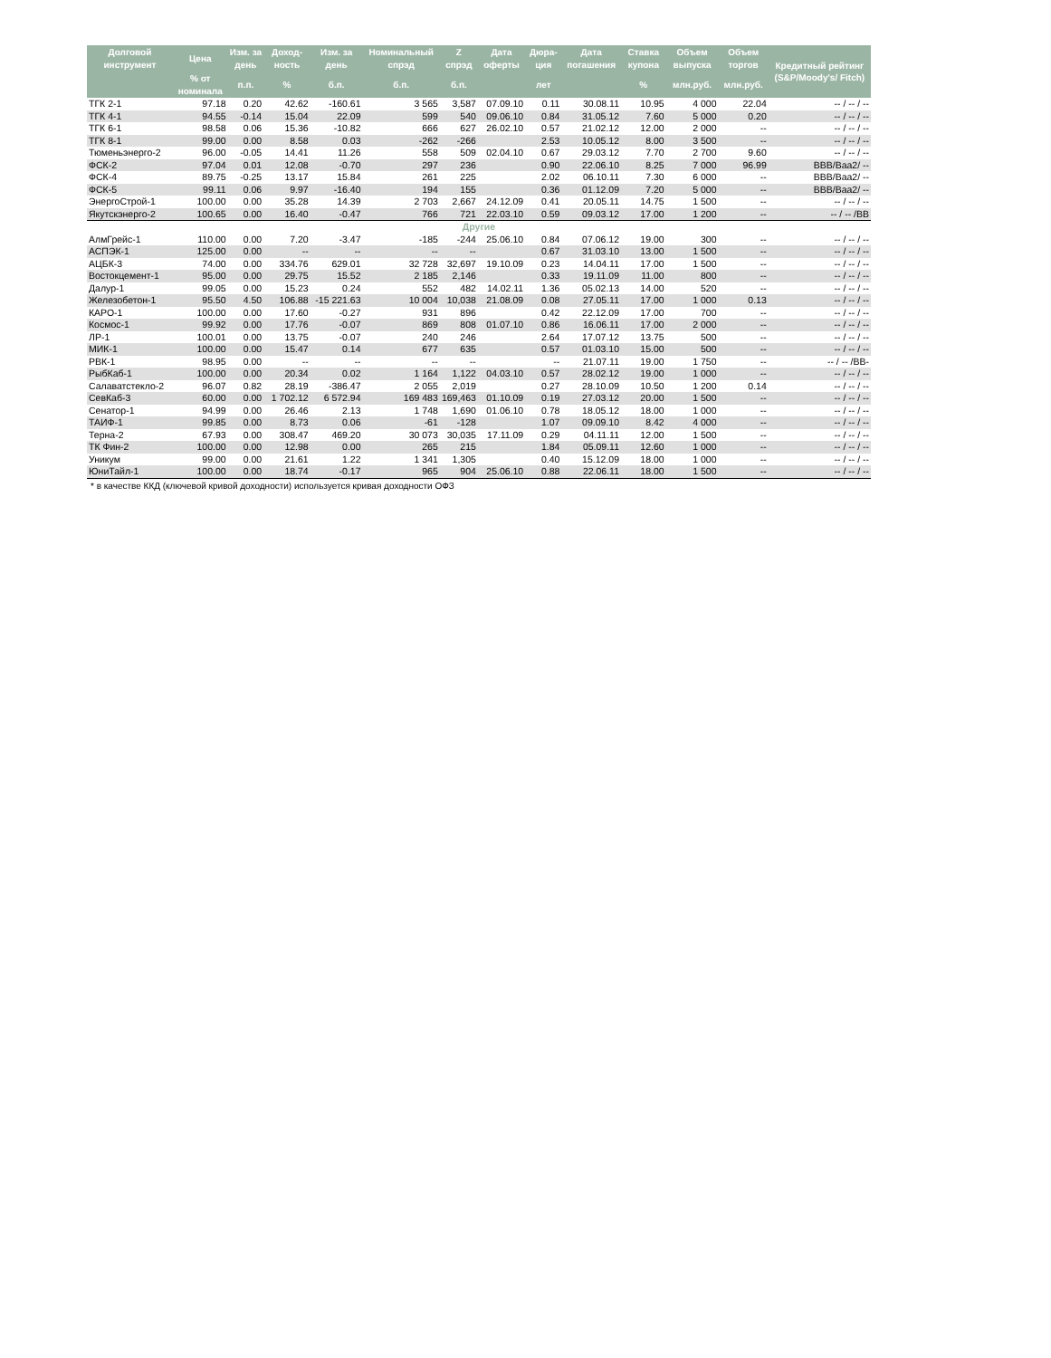| Долговой инструмент | Цена | Изм. за день | Доход-ность | Изм. за день | Номинальный спрэд | Z спрэд | Дата оферты | Дюра-ция | Дата погашения | Ставка купона | Объем выпуска | Объем торгов | Кредитный рейтинг (S&P/Moody's/ Fitch) |
| --- | --- | --- | --- | --- | --- | --- | --- | --- | --- | --- | --- | --- | --- |
| | % от номинала | п.п. | % | б.п. | б.п. | б.п. | | лет | | % | млн.руб. | млн.руб. | |
| ТГК 2-1 | 97.18 | 0.20 | 42.62 | -160.61 | 3 565 | 3,587 | 07.09.10 | 0.11 | 30.08.11 | 10.95 | 4 000 | 22.04 | -- / -- / -- |
| ТГК 4-1 | 94.55 | -0.14 | 15.04 | 22.09 | 599 | 540 | 09.06.10 | 0.84 | 31.05.12 | 7.60 | 5 000 | 0.20 | -- / -- / -- |
| ТГК 6-1 | 98.58 | 0.06 | 15.36 | -10.82 | 666 | 627 | 26.02.10 | 0.57 | 21.02.12 | 12.00 | 2 000 | -- | -- / -- / -- |
| ТГК 8-1 | 99.00 | 0.00 | 8.58 | 0.03 | -262 | -266 | | 2.53 | 10.05.12 | 8.00 | 3 500 | -- | -- / -- / -- |
| Тюменьэнерго-2 | 96.00 | -0.05 | 14.41 | 11.26 | 558 | 509 | 02.04.10 | 0.67 | 29.03.12 | 7.70 | 2 700 | 9.60 | -- / -- / -- |
| ФСК-2 | 97.04 | 0.01 | 12.08 | -0.70 | 297 | 236 | | 0.90 | 22.06.10 | 8.25 | 7 000 | 96.99 | BBB/Baa2/ -- |
| ФСК-4 | 89.75 | -0.25 | 13.17 | 15.84 | 261 | 225 | | 2.02 | 06.10.11 | 7.30 | 6 000 | -- | BBB/Baa2/ -- |
| ФСК-5 | 99.11 | 0.06 | 9.97 | -16.40 | 194 | 155 | | 0.36 | 01.12.09 | 7.20 | 5 000 | -- | BBB/Baa2/ -- |
| ЭнергоСтрой-1 | 100.00 | 0.00 | 35.28 | 14.39 | 2 703 | 2,667 | 24.12.09 | 0.41 | 20.05.11 | 14.75 | 1 500 | -- | -- / -- / -- |
| Якутскэнерго-2 | 100.65 | 0.00 | 16.40 | -0.47 | 766 | 721 | 22.03.10 | 0.59 | 09.03.12 | 17.00 | 1 200 | -- | -- / -- /BB |
| Другие | | | | | | | | | | | | | |
| АлмГрейс-1 | 110.00 | 0.00 | 7.20 | -3.47 | -185 | -244 | 25.06.10 | 0.84 | 07.06.12 | 19.00 | 300 | -- | -- / -- / -- |
| АСПЭК-1 | 125.00 | 0.00 | -- | -- | -- | -- | | 0.67 | 31.03.10 | 13.00 | 1 500 | -- | -- / -- / -- |
| АЦБК-3 | 74.00 | 0.00 | 334.76 | 629.01 | 32 728 | 32,697 | 19.10.09 | 0.23 | 14.04.11 | 17.00 | 1 500 | -- | -- / -- / -- |
| Востокцемент-1 | 95.00 | 0.00 | 29.75 | 15.52 | 2 185 | 2,146 | | 0.33 | 19.11.09 | 11.00 | 800 | -- | -- / -- / -- |
| Далур-1 | 99.05 | 0.00 | 15.23 | 0.24 | 552 | 482 | 14.02.11 | 1.36 | 05.02.13 | 14.00 | 520 | -- | -- / -- / -- |
| Железобетон-1 | 95.50 | 4.50 | 106.88 | -15 221.63 | 10 004 | 10,038 | 21.08.09 | 0.08 | 27.05.11 | 17.00 | 1 000 | 0.13 | -- / -- / -- |
| КАРО-1 | 100.00 | 0.00 | 17.60 | -0.27 | 931 | 896 | | 0.42 | 22.12.09 | 17.00 | 700 | -- | -- / -- / -- |
| Космос-1 | 99.92 | 0.00 | 17.76 | -0.07 | 869 | 808 | 01.07.10 | 0.86 | 16.06.11 | 17.00 | 2 000 | -- | -- / -- / -- |
| ЛР-1 | 100.01 | 0.00 | 13.75 | -0.07 | 240 | 246 | | 2.64 | 17.07.12 | 13.75 | 500 | -- | -- / -- / -- |
| МИК-1 | 100.00 | 0.00 | 15.47 | 0.14 | 677 | 635 | | 0.57 | 01.03.10 | 15.00 | 500 | -- | -- / -- / -- |
| РВК-1 | 98.95 | 0.00 | -- | -- | -- | -- | | -- | 21.07.11 | 19.00 | 1 750 | -- | -- / -- /BB- |
| РыбКаб-1 | 100.00 | 0.00 | 20.34 | 0.02 | 1 164 | 1,122 | 04.03.10 | 0.57 | 28.02.12 | 19.00 | 1 000 | -- | -- / -- / -- |
| Салаватстекло-2 | 96.07 | 0.82 | 28.19 | -386.47 | 2 055 | 2,019 | | 0.27 | 28.10.09 | 10.50 | 1 200 | 0.14 | -- / -- / -- |
| СевКаб-3 | 60.00 | 0.00 | 1 702.12 | 6 572.94 | 169 483 | 169,463 | 01.10.09 | 0.19 | 27.03.12 | 20.00 | 1 500 | -- | -- / -- / -- |
| Сенатор-1 | 94.99 | 0.00 | 26.46 | 2.13 | 1 748 | 1,690 | 01.06.10 | 0.78 | 18.05.12 | 18.00 | 1 000 | -- | -- / -- / -- |
| ТАИФ-1 | 99.85 | 0.00 | 8.73 | 0.06 | -61 | -128 | | 1.07 | 09.09.10 | 8.42 | 4 000 | -- | -- / -- / -- |
| Терна-2 | 67.93 | 0.00 | 308.47 | 469.20 | 30 073 | 30,035 | 17.11.09 | 0.29 | 04.11.11 | 12.00 | 1 500 | -- | -- / -- / -- |
| ТК Фин-2 | 100.00 | 0.00 | 12.98 | 0.00 | 265 | 215 | | 1.84 | 05.09.11 | 12.60 | 1 000 | -- | -- / -- / -- |
| Уникум | 99.00 | 0.00 | 21.61 | 1.22 | 1 341 | 1,305 | | 0.40 | 15.12.09 | 18.00 | 1 000 | -- | -- / -- / -- |
| ЮниТайл-1 | 100.00 | 0.00 | 18.74 | -0.17 | 965 | 904 | 25.06.10 | 0.88 | 22.06.11 | 18.00 | 1 500 | -- | -- / -- / -- |
* в качестве ККД (ключевой кривой доходности) используется кривая доходности ОФЗ